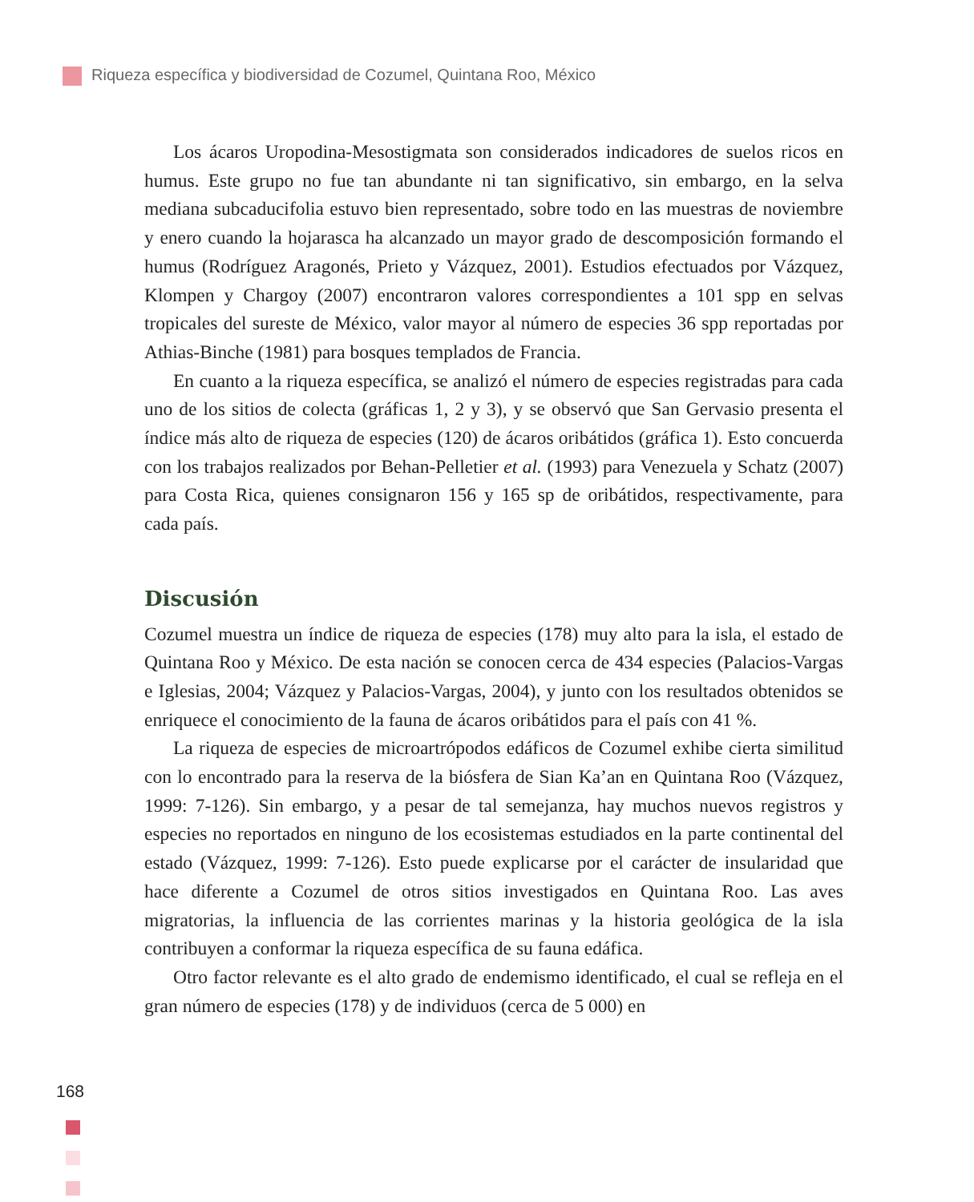Riqueza específica y biodiversidad de Cozumel, Quintana Roo, México
Los ácaros Uropodina-Mesostigmata son considerados indicadores de suelos ricos en humus. Este grupo no fue tan abundante ni tan significativo, sin embargo, en la selva mediana subcaducifolia estuvo bien representado, sobre todo en las muestras de noviembre y enero cuando la hojarasca ha alcanzado un mayor grado de descomposición formando el humus (Rodríguez Aragonés, Prieto y Vázquez, 2001). Estudios efectuados por Vázquez, Klompen y Chargoy (2007) encontraron valores correspondientes a 101 spp en selvas tropicales del sureste de México, valor mayor al número de especies 36 spp reportadas por Athias-Binche (1981) para bosques templados de Francia.
En cuanto a la riqueza específica, se analizó el número de especies registradas para cada uno de los sitios de colecta (gráficas 1, 2 y 3), y se observó que San Gervasio presenta el índice más alto de riqueza de especies (120) de ácaros oribátidos (gráfica 1). Esto concuerda con los trabajos realizados por Behan-Pelletier et al. (1993) para Venezuela y Schatz (2007) para Costa Rica, quienes consignaron 156 y 165 sp de oribátidos, respectivamente, para cada país.
Discusión
Cozumel muestra un índice de riqueza de especies (178) muy alto para la isla, el estado de Quintana Roo y México. De esta nación se conocen cerca de 434 especies (Palacios-Vargas e Iglesias, 2004; Vázquez y Palacios-Vargas, 2004), y junto con los resultados obtenidos se enriquece el conocimiento de la fauna de ácaros oribátidos para el país con 41 %.
La riqueza de especies de microartrópodos edáficos de Cozumel exhibe cierta similitud con lo encontrado para la reserva de la biósfera de Sian Ka’an en Quintana Roo (Vázquez, 1999: 7-126). Sin embargo, y a pesar de tal semejanza, hay muchos nuevos registros y especies no reportados en ninguno de los ecosistemas estudiados en la parte continental del estado (Vázquez, 1999: 7-126). Esto puede explicarse por el carácter de insularidad que hace diferente a Cozumel de otros sitios investigados en Quintana Roo. Las aves migratorias, la influencia de las corrientes marinas y la historia geológica de la isla contribuyen a conformar la riqueza específica de su fauna edáfica.
Otro factor relevante es el alto grado de endemismo identificado, el cual se refleja en el gran número de especies (178) y de individuos (cerca de 5 000) en
168